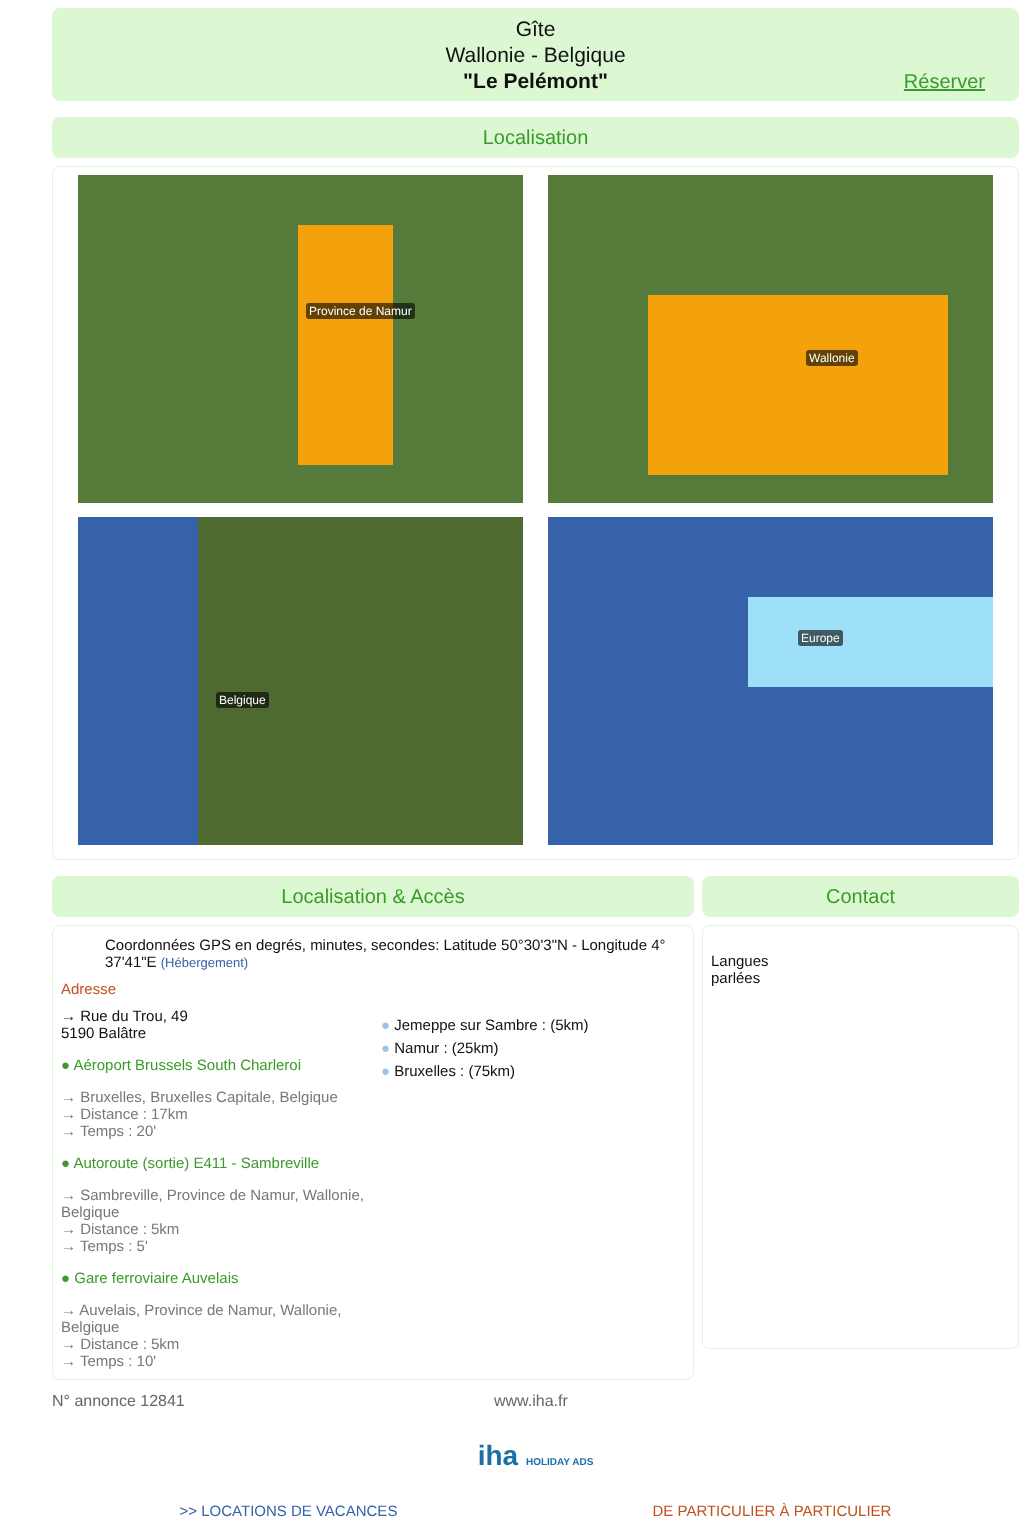Gîte
Wallonie - Belgique
"Le Pelémont"
Réserver
Localisation
Province de Namur
Wallonie
Belgique
Europe
Localisation & Accès
Coordonnées GPS en degrés, minutes, secondes: Latitude 50°30'3"N - Longitude 4° 37'41"E (Hébergement)
Adresse
→ Rue du Trou, 49
5190 Balâtre
● Aéroport Brussels South Charleroi
→ Bruxelles, Bruxelles Capitale, Belgique
→ Distance : 17km
→ Temps : 20'
● Autoroute (sortie) E411 - Sambreville
→ Sambreville, Province de Namur, Wallonie, Belgique
→ Distance : 5km
→ Temps : 5'
● Gare ferroviaire Auvelais
→ Auvelais, Province de Namur, Wallonie, Belgique
→ Distance : 5km
→ Temps : 10'
● Jemeppe sur Sambre : (5km)
● Namur : (25km)
● Bruxelles : (75km)
Contact
Langues
parlées
N° annonce 12841 www.iha.fr
iha HOLIDAY ADS
>> LOCATIONS DE VACANCES DE PARTICULIER À PARTICULIER